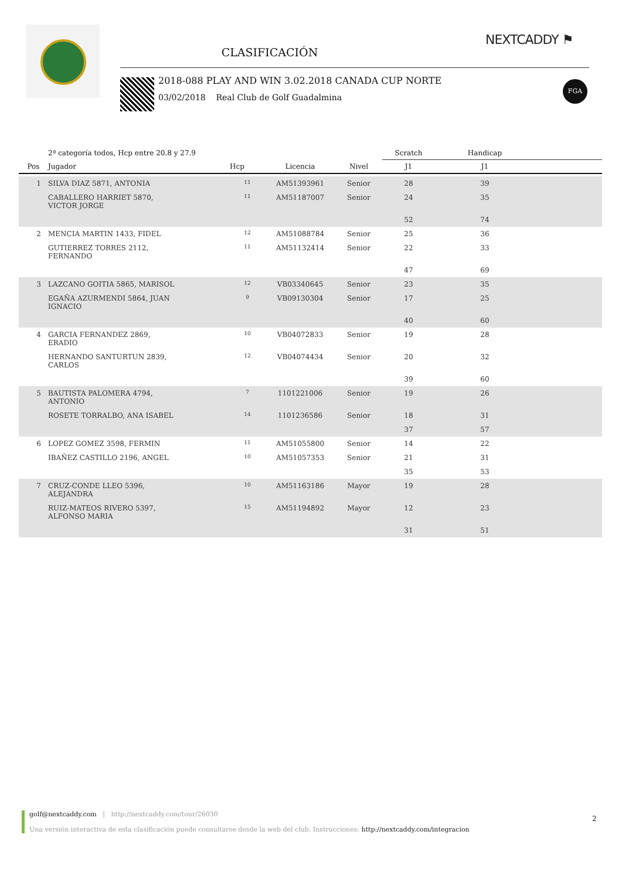CLASIFICACIÓN
NEXTCADDY ⚑
2018-088 PLAY AND WIN 3.02.2018 CANADA CUP NORTE
03/02/2018 Real Club de Golf Guadalmina
FGA
| | 2ª categoría todos, Hcp entre 20.8 y 27.9 | | | | Scratch | Handicap | |
| --- | --- | --- | --- | --- | --- | --- | --- |
| Pos | Jugador | Hcp | Licencia | Nivel | J1 | J1 | |
| 1 | SILVA DIAZ 5871, ANTONIA | 11 | AM51393961 | Senior | 28 | 39 | |
| | CABALLERO HARRIET 5870, VICTOR JORGE | 11 | AM51187007 | Senior | 24 | 35 | |
| | | | | | 52 | 74 | |
| 2 | MENCIA MARTIN 1433, FIDEL | 12 | AM51088784 | Senior | 25 | 36 | |
| | GUTIERREZ TORRES 2112, FERNANDO | 11 | AM51132414 | Senior | 22 | 33 | |
| | | | | | 47 | 69 | |
| 3 | LAZCANO GOITIA 5865, MARISOL | 12 | VB03340645 | Senior | 23 | 35 | |
| | EGAÑA AZURMENDI 5864, JUAN IGNACIO | 9 | VB09130304 | Senior | 17 | 25 | |
| | | | | | 40 | 60 | |
| 4 | GARCIA FERNANDEZ 2869, ERADIO | 10 | VB04072833 | Senior | 19 | 28 | |
| | HERNANDO SANTURTUN 2839, CARLOS | 12 | VB04074434 | Senior | 20 | 32 | |
| | | | | | 39 | 60 | |
| 5 | BAUTISTA PALOMERA 4794, ANTONIO | 7 | 1101221006 | Senior | 19 | 26 | |
| | ROSETE TORRALBO, ANA ISABEL | 14 | 1101236586 | Senior | 18 | 31 | |
| | | | | | 37 | 57 | |
| 6 | LOPEZ GOMEZ 3598, FERMIN | 11 | AM51055800 | Senior | 14 | 22 | |
| | IBAÑEZ CASTILLO 2196, ANGEL | 10 | AM51057353 | Senior | 21 | 31 | |
| | | | | | 35 | 53 | |
| 7 | CRUZ-CONDE LLEO 5396, ALEJANDRA | 10 | AM51163186 | Mayor | 19 | 28 | |
| | RUIZ-MATEOS RIVERO 5397, ALFONSO MARIA | 15 | AM51194892 | Mayor | 12 | 23 | |
| | | | | | 31 | 51 | |
golf@nextcaddy.com | http://nextcaddy.com/tour/26030
Una versión interactiva de esta clasificación puede consultarse desde la web del club. Instrucciones: http://nextcaddy.com/integracion
2